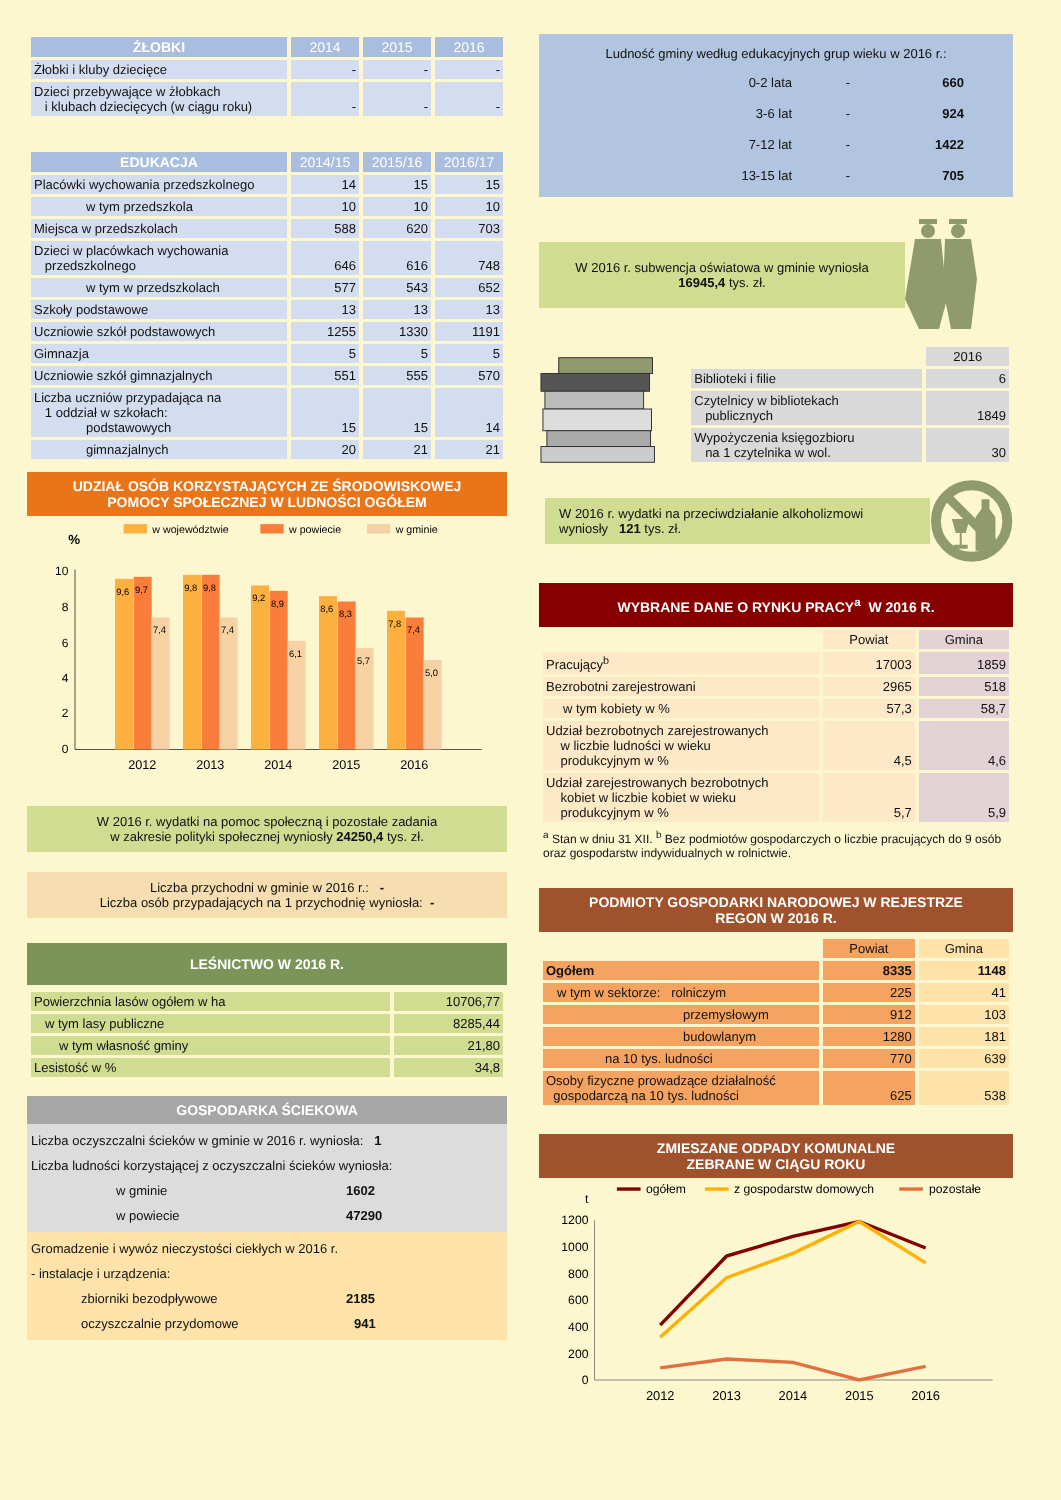| ŻŁOBKI | 2014 | 2015 | 2016 |
| --- | --- | --- | --- |
| Żłobki i kluby dziecięce | - | - | - |
| Dzieci przebywające w żłobkach i klubach dziecięcych (w ciągu roku) | - | - | - |
| EDUKACJA | 2014/15 | 2015/16 | 2016/17 |
| --- | --- | --- | --- |
| Placówki wychowania przedszkolnego | 14 | 15 | 15 |
| w tym przedszkola | 10 | 10 | 10 |
| Miejsca w przedszkolach | 588 | 620 | 703 |
| Dzieci w placówkach wychowania przedszkolnego | 646 | 616 | 748 |
| w tym w przedszkolach | 577 | 543 | 652 |
| Szkoły podstawowe | 13 | 13 | 13 |
| Uczniowie szkół podstawowych | 1255 | 1330 | 1191 |
| Gimnazja | 5 | 5 | 5 |
| Uczniowie szkół gimnazjalnych | 551 | 555 | 570 |
| Liczba uczniów przypadająca na 1 oddział w szkołach: podstawowych | 15 | 15 | 14 |
| gimnazjalnych | 20 | 21 | 21 |
UDZIAŁ OSÓB KORZYSTAJĄCYCH ZE ŚRODOWISKOWEJ
POMOCY SPOŁECZNEJ W LUDNOŚCI OGÓŁEM
w województwie
w powiecie
w gminie
%
0
2
4
6
8
10
9,6
9,7
7,4
9,8
9,8
7,4
9,2
8,9
6,1
8,6
8,3
5,7
7,8
7,4
5,0
2012
2013
2014
2015
2016
W 2016 r. wydatki na pomoc społeczną i pozostałe zadania
w zakresie polityki społecznej wyniosły 24250,4 tys. zł.
Liczba przychodni w gminie w 2016 r.: -
Liczba osób przypadających na 1 przychodnię wyniosła: -
LEŚNICTWO W 2016 R.
| Powierzchnia lasów ogółem w ha | 10706,77 |
| w tym lasy publiczne | 8285,44 |
| w tym własność gminy | 21,80 |
| Lesistość w % | 34,8 |
GOSPODARKA ŚCIEKOWA
Liczba oczyszczalni ścieków w gminie w 2016 r. wyniosła: 1
Liczba ludności korzystającej z oczyszczalni ścieków wyniosła:
w gminie 1602
w powiecie 47290
Gromadzenie i wywóz nieczystości ciekłych w 2016 r.
- instalacje i urządzenia:
zbiorniki bezodpływowe 2185
oczyszczalnie przydomowe 941
Ludność gminy według edukacyjnych grup wieku w 2016 r.:
| 0-2 lata | - | 660 |
| 3-6 lat | - | 924 |
| 7-12 lat | - | 1422 |
| 13-15 lat | - | 705 |
W 2016 r. subwencja oświatowa w gminie wyniosła
16945,4 tys. zł.
| | 2016 |
| Biblioteki i filie | 6 |
| Czytelnicy w bibliotekach publicznych | 1849 |
| Wypożyczenia księgozbioru na 1 czytelnika w wol. | 30 |
W 2016 r. wydatki na przeciwdziałanie alkoholizmowi
wyniosły 121 tys. zł.
WYBRANE DANE O RYNKU PRACY<sup>a</sup> W 2016 R.
| | Powiat | Gmina |
| Pracujący<sup>b</sup> | 17003 | 1859 |
| Bezrobotni zarejestrowani | 2965 | 518 |
| w tym kobiety w % | 57,3 | 58,7 |
| Udział bezrobotnych zarejestrowanych w liczbie ludności w wieku produkcyjnym w % | 4,5 | 4,6 |
| Udział zarejestrowanych bezrobotnych kobiet w liczbie kobiet w wieku produkcyjnym w % | 5,7 | 5,9 |
<sup>a</sup> Stan w dniu 31 XII. <sup>b</sup> Bez podmiotów gospodarczych o liczbie pracujących do 9 osób oraz gospodarstw indywidualnych w rolnictwie.
PODMIOTY GOSPODARKI NARODOWEJ W REJESTRZE
REGON W 2016 R.
| | Powiat | Gmina |
| Ogółem | 8335 | 1148 |
| w tym w sektorze: rolniczym | 225 | 41 |
| przemysłowym | 912 | 103 |
| budowlanym | 1280 | 181 |
| na 10 tys. ludności | 770 | 639 |
| Osoby fizyczne prowadzące działalność gospodarczą na 10 tys. ludności | 625 | 538 |
ZMIESZANE ODPADY KOMUNALNE
ZEBRANE W CIĄGU ROKU
ogółem
z gospodarstw domowych
pozostałe
t
0
200
400
600
800
1000
1200
2012
2013
2014
2015
2016